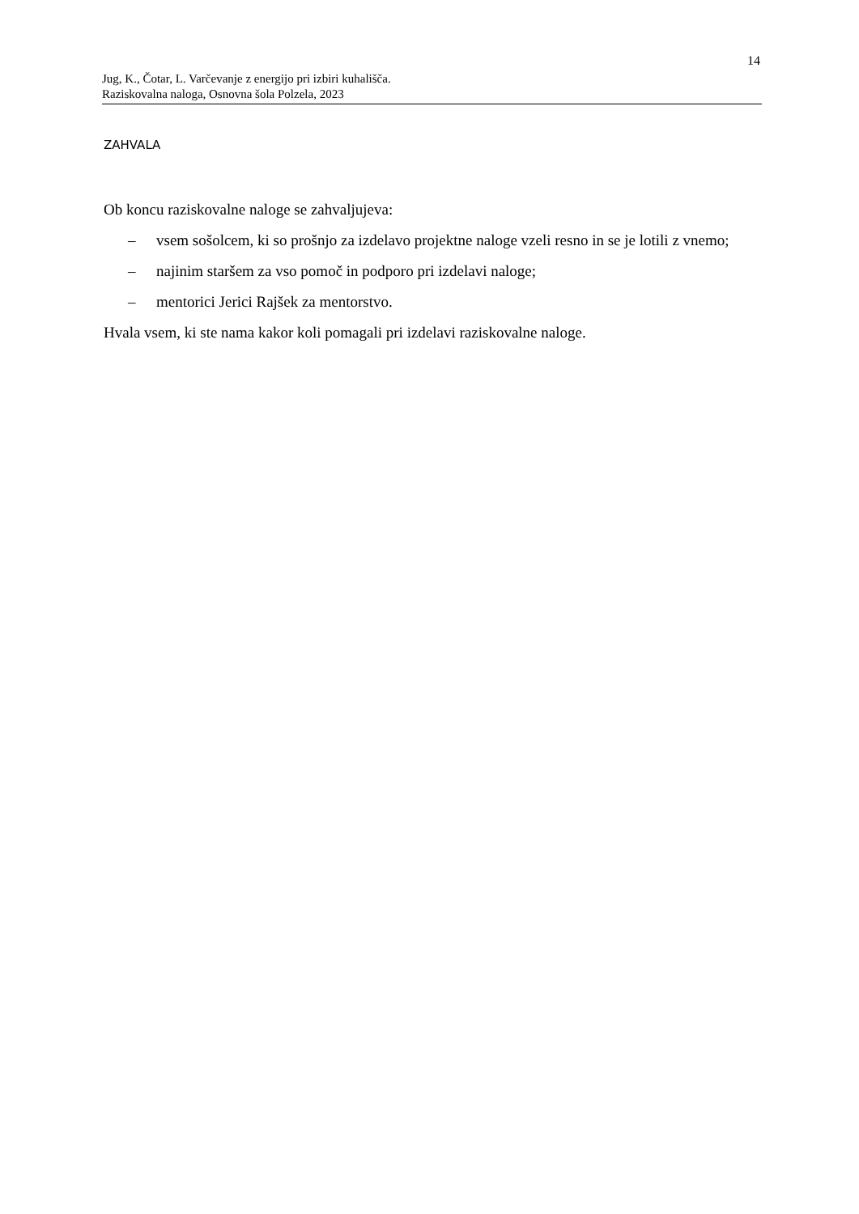14
Jug, K., Čotar, L. Varčevanje z energijo pri izbiri kuhališča.
Raziskovalna naloga, Osnovna šola Polzela, 2023
ZAHVALA
Ob koncu raziskovalne naloge se zahvaljujeva:
– vsem sošolcem, ki so prošnjo za izdelavo projektne naloge vzeli resno in se je lotili z vnemo;
– najinim staršem za vso pomoč in podporo pri izdelavi naloge;
– mentorici Jerici Rajšek za mentorstvo.
Hvala vsem, ki ste nama kakor koli pomagali pri izdelavi raziskovalne naloge.